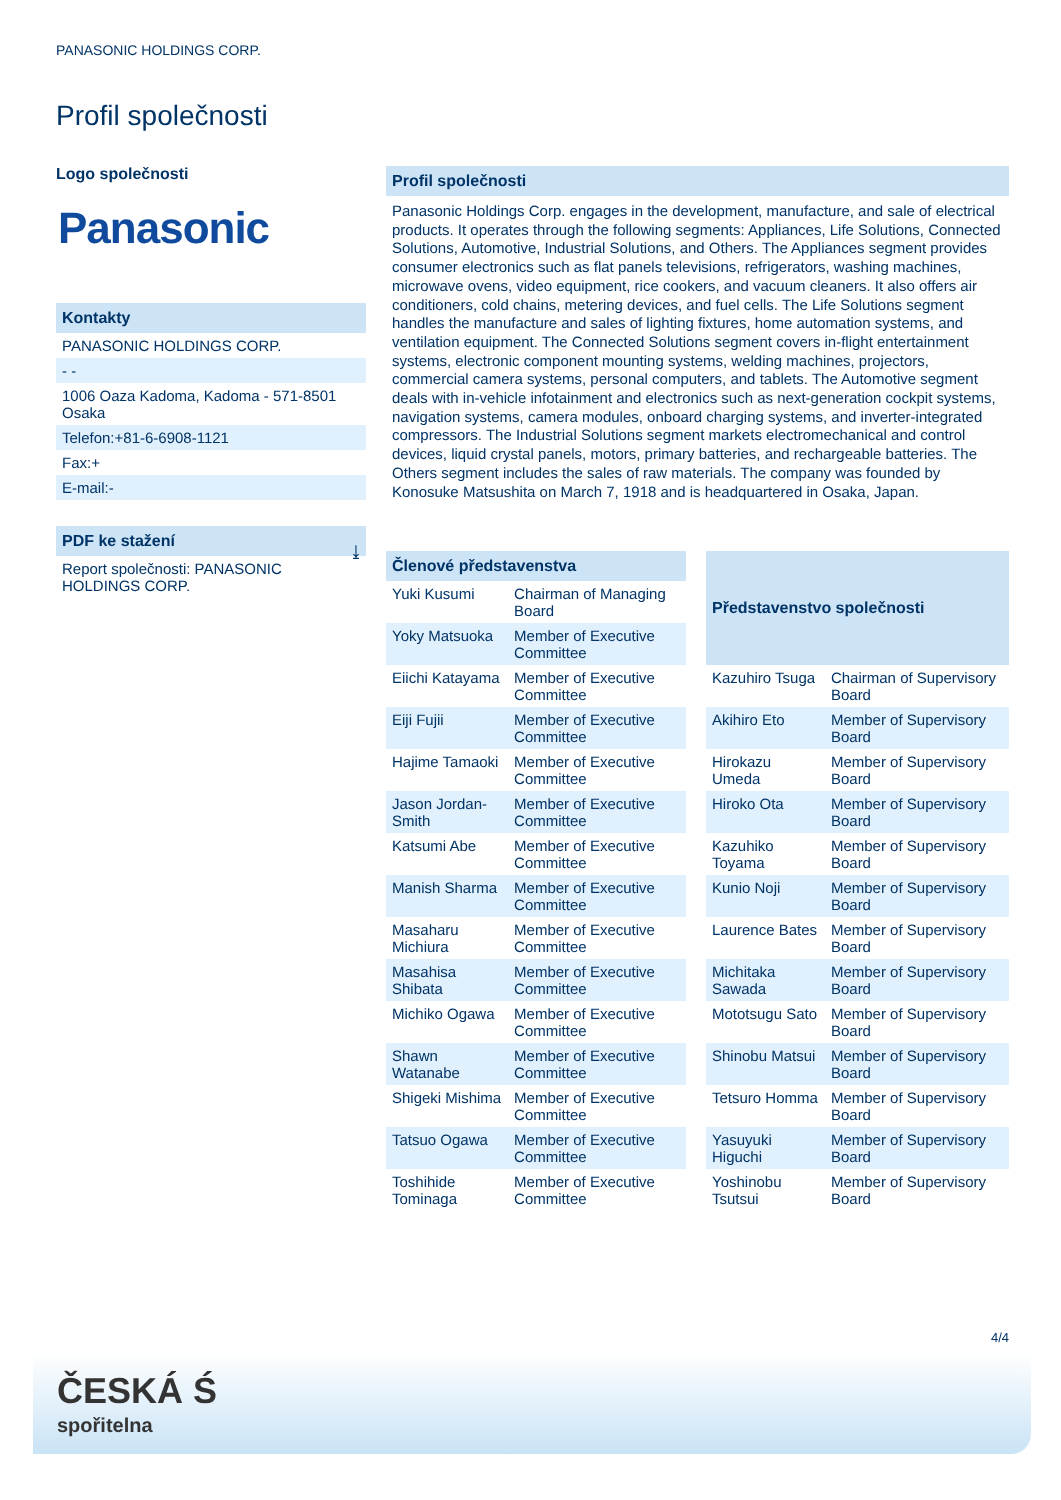PANASONIC HOLDINGS CORP.
Profil společnosti
Logo společnosti
Panasonic
Kontakty
PANASONIC HOLDINGS CORP.
- -
1006 Oaza Kadoma, Kadoma - 571-8501
Osaka
Telefon:+81-6-6908-1121
Fax:+
E-mail:-
PDF ke stažení
Report společnosti: PANASONIC
HOLDINGS CORP. ⤓
Profil společnosti
Panasonic Holdings Corp. engages in the development, manufacture, and sale of electrical products. It operates through the following segments: Appliances, Life Solutions, Connected Solutions, Automotive, Industrial Solutions, and Others. The Appliances segment provides consumer electronics such as flat panels televisions, refrigerators, washing machines, microwave ovens, video equipment, rice cookers, and vacuum cleaners. It also offers air conditioners, cold chains, metering devices, and fuel cells. The Life Solutions segment handles the manufacture and sales of lighting fixtures, home automation systems, and ventilation equipment. The Connected Solutions segment covers in-flight entertainment systems, electronic component mounting systems, welding machines, projectors, commercial camera systems, personal computers, and tablets. The Automotive segment deals with in-vehicle infotainment and electronics such as next-generation cockpit systems, navigation systems, camera modules, onboard charging systems, and inverter-integrated compressors. The Industrial Solutions segment markets electromechanical and control devices, liquid crystal panels, motors, primary batteries, and rechargeable batteries. The Others segment includes the sales of raw materials. The company was founded by Konosuke Matsushita on March 7, 1918 and is headquartered in Osaka, Japan.
| Členové představenstva | |
| --- | --- |
| Yuki Kusumi | Chairman of Managing Board |
| Yoky Matsuoka | Member of Executive Committee |
| Eiichi Katayama | Member of Executive Committee |
| Eiji Fujii | Member of Executive Committee |
| Hajime Tamaoki | Member of Executive Committee |
| Jason Jordan-Smith | Member of Executive Committee |
| Katsumi Abe | Member of Executive Committee |
| Manish Sharma | Member of Executive Committee |
| Masaharu Michiura | Member of Executive Committee |
| Masahisa Shibata | Member of Executive Committee |
| Michiko Ogawa | Member of Executive Committee |
| Shawn Watanabe | Member of Executive Committee |
| Shigeki Mishima | Member of Executive Committee |
| Tatsuo Ogawa | Member of Executive Committee |
| Toshihide Tominaga | Member of Executive Committee |
| Představenstvo společnosti | |
| --- | --- |
| Kazuhiro Tsuga | Chairman of Supervisory Board |
| Akihiro Eto | Member of Supervisory Board |
| Hirokazu Umeda | Member of Supervisory Board |
| Hiroko Ota | Member of Supervisory Board |
| Kazuhiko Toyama | Member of Supervisory Board |
| Kunio Noji | Member of Supervisory Board |
| Laurence Bates | Member of Supervisory Board |
| Michitaka Sawada | Member of Supervisory Board |
| Mototsugu Sato | Member of Supervisory Board |
| Shinobu Matsui | Member of Supervisory Board |
| Tetsuro Homma | Member of Supervisory Board |
| Yasuyuki Higuchi | Member of Supervisory Board |
| Yoshinobu Tsutsui | Member of Supervisory Board |
4/4
ČESKÁ Ś
spořitelna